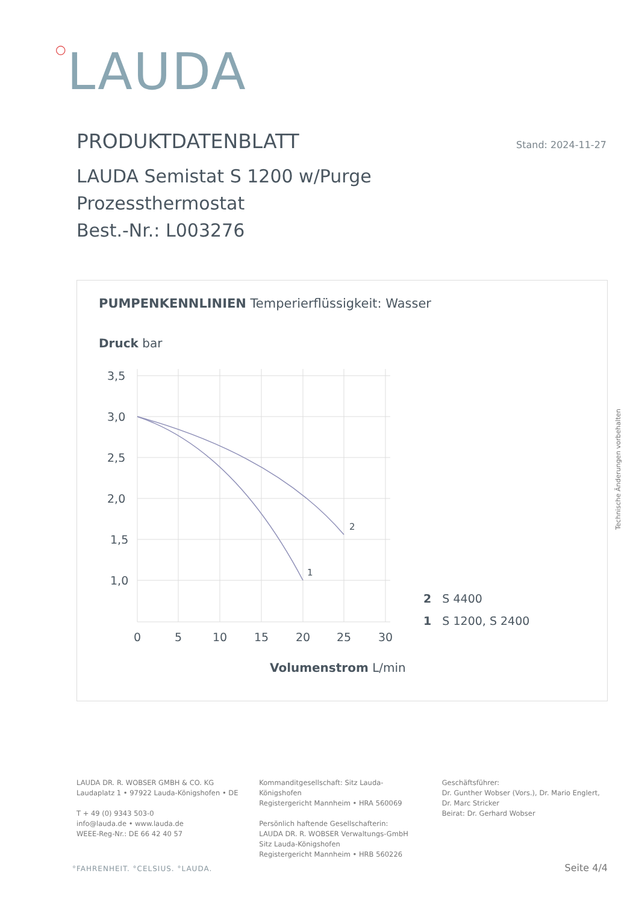○LAUDA
PRODUKTDATENBLATT Stand: 2024-11-27
LAUDA Semistat S 1200 w/Purge
Prozessthermostat
Best.-Nr.: L003276
PUMPENKENNLINIEN Temperierflüssigkeit: Wasser
Druck bar
3,5
3,0
2,5
2,0
1,5
1,0
0
5
10
15
20
25
30
1
2
Volumenstrom L/min
2 S 4400
1 S 1200, S 2400
Technische Änderungen vorbehalten
LAUDA DR. R. WOBSER GMBH & CO. KG
Laudaplatz 1 • 97922 Lauda-Königshofen • DE
T + 49 (0) 9343 503-0
info@lauda.de • www.lauda.de
WEEE-Reg-Nr.: DE 66 42 40 57
Kommanditgesellschaft: Sitz Lauda-Königshofen
Registergericht Mannheim • HRA 560069
Persönlich haftende Gesellschafterin:
LAUDA DR. R. WOBSER Verwaltungs-GmbH
Sitz Lauda-Königshofen
Registergericht Mannheim • HRB 560226
Geschäftsführer:
Dr. Gunther Wobser (Vors.), Dr. Mario Englert,
Dr. Marc Stricker
Beirat: Dr. Gerhard Wobser
°FAHRENHEIT. °CELSIUS. °LAUDA. Seite 4/4